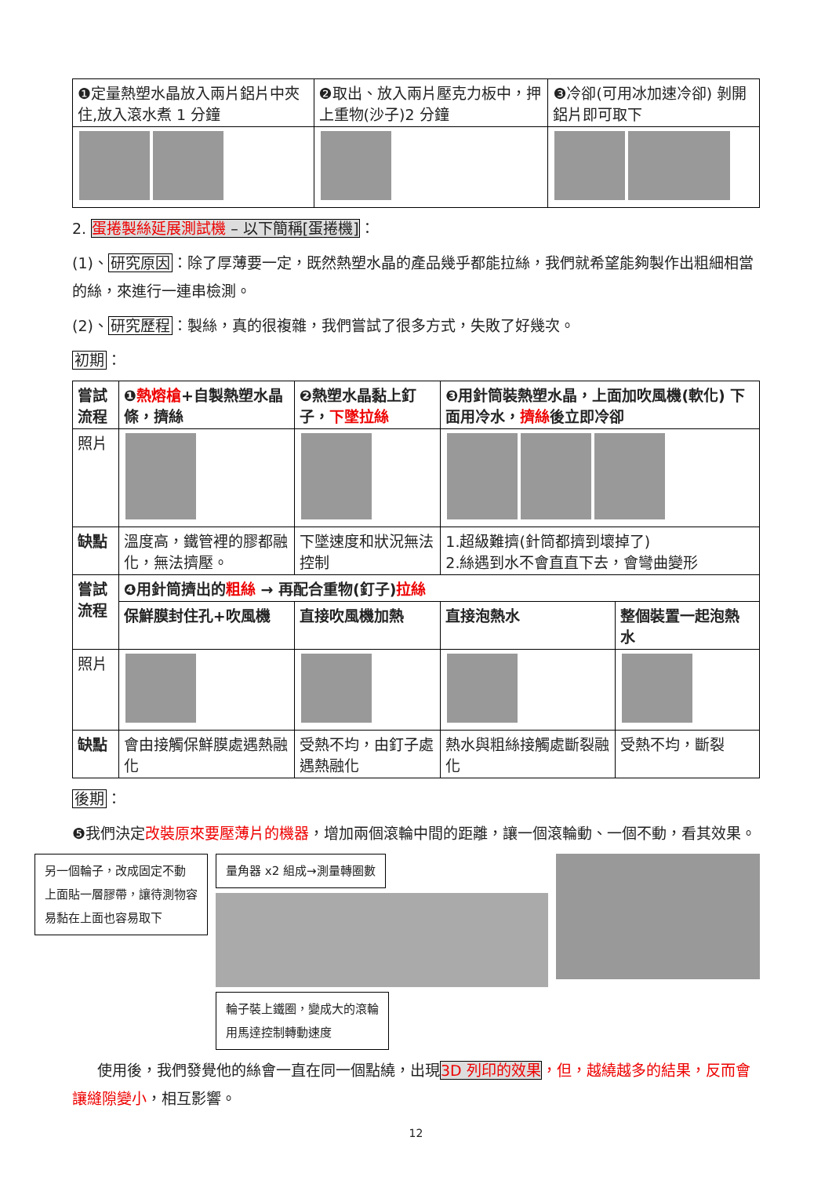| ❶定量熱塑水晶放入兩片鋁片中夾住,放入滾水煮 1 分鐘 | ❷取出、放入兩片壓克力板中，押上重物(沙子)2 分鐘 | ❸冷卻(可用冰加速冷卻) 剝開鋁片即可取下 |
2. 蛋捲製絲延展測試機 – 以下簡稱[蛋捲機]：
(1)、研究原因：除了厚薄要一定，既然熱塑水晶的產品幾乎都能拉絲，我們就希望能夠製作出粗細相當的絲，來進行一連串檢測。
(2)、研究歷程：製絲，真的很複雜，我們嘗試了很多方式，失敗了好幾次。
初期：
| 嘗試流程 | ❶ 熱熔槍 +自製熱塑水晶條，擠絲 | ❷熱塑水晶黏上釘子， 下墜拉絲 | ❸用針筒裝熱塑水晶，上面加吹風機(軟化) 下面用冷水， 擠絲 後立即冷卻 | |
| 照片 | | | | |
| 缺點 | 溫度高，鐵管裡的膠都融化，無法擠壓。 | 下墜速度和狀況無法控制 | 1.超級難擠(針筒都擠到壞掉了) 2.絲遇到水不會直直下去，會彎曲變形 | |
| 嘗試流程 | ❹用針筒擠出的 粗絲 → 再配合重物(釘子) 拉絲 | | | |
| | 保鮮膜封住孔+吹風機 | 直接吹風機加熱 | 直接泡熱水 | 整個裝置一起泡熱水 |
| 照片 | | | | |
| 缺點 | 會由接觸保鮮膜處遇熱融化 | 受熱不均，由釘子處遇熱融化 | 熱水與粗絲接觸處斷裂融化 | 受熱不均，斷裂 |
後期：
❺我們決定改裝原來要壓薄片的機器，增加兩個滾輪中間的距離，讓一個滾輪動、一個不動，看其效果。
另一個輪子，改成固定不動
上面貼一層膠帶，讓待測物容
易黏在上面也容易取下
量角器 x2 組成→測量轉圈數
輪子裝上鐵圈，變成大的滾輪
用馬達控制轉動速度
使用後，我們發覺他的絲會一直在同一個點繞，出現3D 列印的效果，但，越繞越多的結果，反而會讓縫隙變小，相互影響。
12